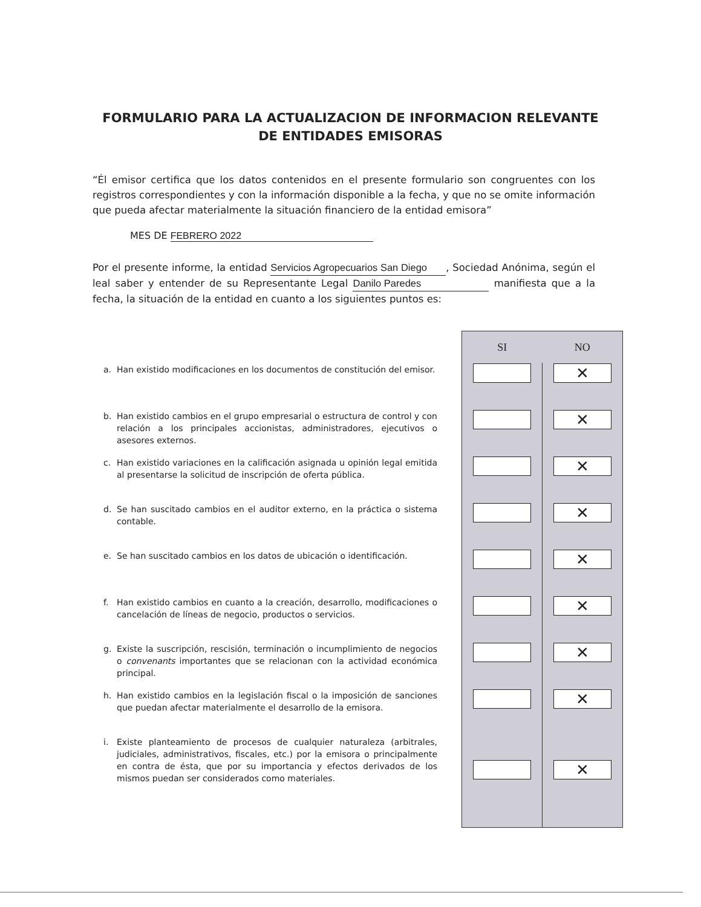FORMULARIO PARA LA ACTUALIZACION DE INFORMACION RELEVANTE
DE ENTIDADES EMISORAS
“Él emisor certifica que los datos contenidos en el presente formulario son congruentes con los registros correspondientes y con la información disponible a la fecha, y que no se omite información que pueda afectar materialmente la situación financiero de la entidad emisora”
MES DE FEBRERO 2022
Por el presente informe, la entidad Servicios Agropecuarios San Diego, Sociedad Anónima, según el leal saber y entender de su Representante Legal Danilo Paredes manifiesta que a la fecha, la situación de la entidad en cuanto a los siguientes puntos es:
| | | SI | NO |
| a. | Han existido modificaciones en los documentos de constitución del emisor. | | ✕ |
| b. | Han existido cambios en el grupo empresarial o estructura de control y con relación a los principales accionistas, administradores, ejecutivos o asesores externos. | | ✕ |
| c. | Han existido variaciones en la calificación asignada u opinión legal emitida al presentarse la solicitud de inscripción de oferta pública. | | ✕ |
| d. | Se han suscitado cambios en el auditor externo, en la práctica o sistema contable. | | ✕ |
| e. | Se han suscitado cambios en los datos de ubicación o identificación. | | ✕ |
| f. | Han existido cambios en cuanto a la creación, desarrollo, modificaciones o cancelación de líneas de negocio, productos o servicios. | | ✕ |
| g. | Existe la suscripción, rescisión, terminación o incumplimiento de negocios o convenants importantes que se relacionan con la actividad económica principal. | | ✕ |
| h. | Han existido cambios en la legislación fiscal o la imposición de sanciones que puedan afectar materialmente el desarrollo de la emisora. | | ✕ |
| i. | Existe planteamiento de procesos de cualquier naturaleza (arbitrales, judiciales, administrativos, fiscales, etc.) por la emisora o principalmente en contra de ésta, que por su importancia y efectos derivados de los mismos puedan ser considerados como materiales. | | ✕ |